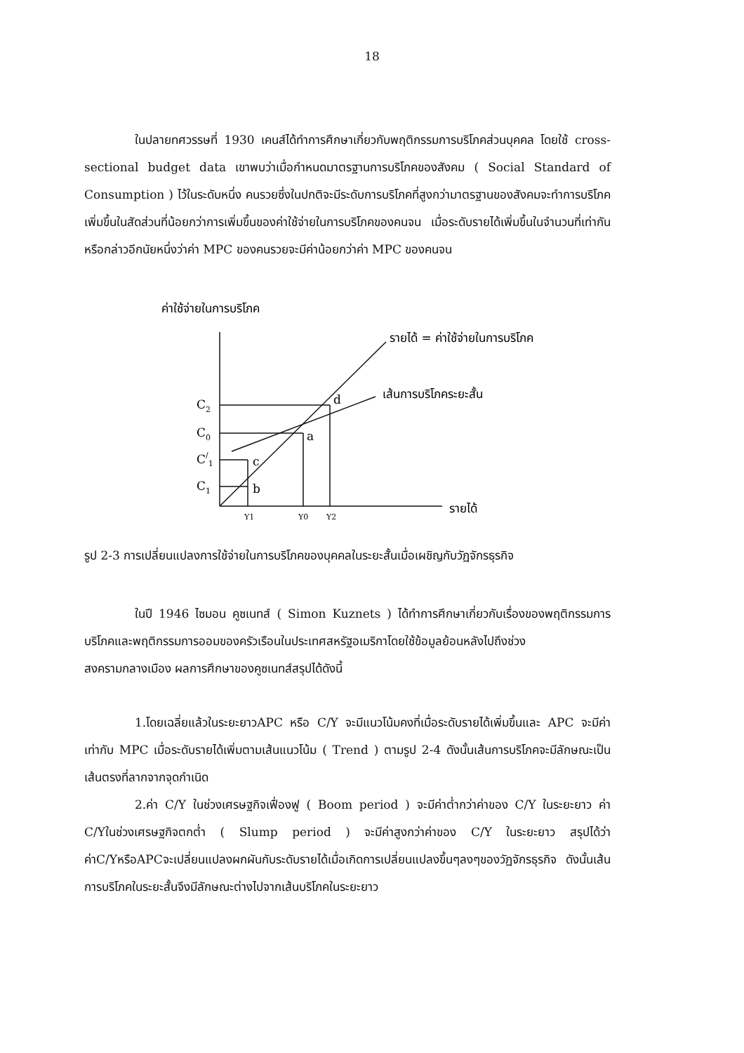18
ในปลายทศวรรษที่ 1930 เคนส์ได้ทำการศึกษาเกี่ยวกับพฤติกรรมการบริโภคส่วนบุคคล โดยใช้ cross-sectional budget data เขาพบว่าเมื่อกำหนดมาตรฐานการบริโภคของสังคม ( Social Standard of Consumption ) ไว้ในระดับหนึ่ง คนรวยซึ่งในปกติจะมีระดับการบริโภคที่สูงกว่ามาตรฐานของสังคมจะทำการบริโภคเพิ่มขึ้นในสัดส่วนที่น้อยกว่าการเพิ่มขึ้นของค่าใช้จ่ายในการบริโภคของคนจน เมื่อระดับรายได้เพิ่มขึ้นในจำนวนที่เท่ากัน หรือกล่าวอีกนัยหนึ่งว่าค่า MPC ของคนรวยจะมีค่าน้อยกว่าค่า MPC ของคนจน
ค่าใช้จ่ายในการบริโภค
รายได้ = ค่าใช้จ่ายในการบริโภค
เส้นการบริโภคระยะสั้น
C2
C0
C/1
C1
d
a
c
b
Y1
Y0
Y2
รายได้
รูป 2-3 การเปลี่ยนแปลงการใช้จ่ายในการบริโภคของบุคคลในระยะสั้นเมื่อเผชิญกับวัฏจักรธุรกิจ
ในปี 1946 ไซมอน คูซเนทส์ ( Simon Kuznets ) ได้ทำการศึกษาเกี่ยวกับเรื่องของพฤติกรรมการบริโภคและพฤติกรรมการออมของครัวเรือนในประเทศสหรัฐอเมริกาโดยใช้ข้อมูลย้อนหลังไปถึงช่วงสงครามกลางเมือง ผลการศึกษาของคูซเนทส์สรุปได้ดังนี้
1.โดยเฉลี่ยแล้วในระยะยาวAPC หรือ C/Y จะมีแนวโน้มคงที่เมื่อระดับรายได้เพิ่มขึ้นและ APC จะมีค่าเท่ากับ MPC เมื่อระดับรายได้เพิ่มตามเส้นแนวโน้ม ( Trend ) ตามรูป 2-4 ดังนั้นเส้นการบริโภคจะมีลักษณะเป็นเส้นตรงที่ลากจากจุดกำเนิด
2.ค่า C/Y ในช่วงเศรษฐกิจเฟื่องฟู ( Boom period ) จะมีค่าต่ำกว่าค่าของ C/Y ในระยะยาว ค่า C/Yในช่วงเศรษฐกิจตกต่ำ ( Slump period ) จะมีค่าสูงกว่าค่าของ C/Y ในระยะยาว สรุปได้ว่าค่าC/YหรือAPCจะเปลี่ยนแปลงผกผันกับระดับรายได้เมื่อเกิดการเปลี่ยนแปลงขึ้นๆลงๆของวัฏจักรธุรกิจ ดังนั้นเส้นการบริโภคในระยะสั้นจึงมีลักษณะต่างไปจากเส้นบริโภคในระยะยาว